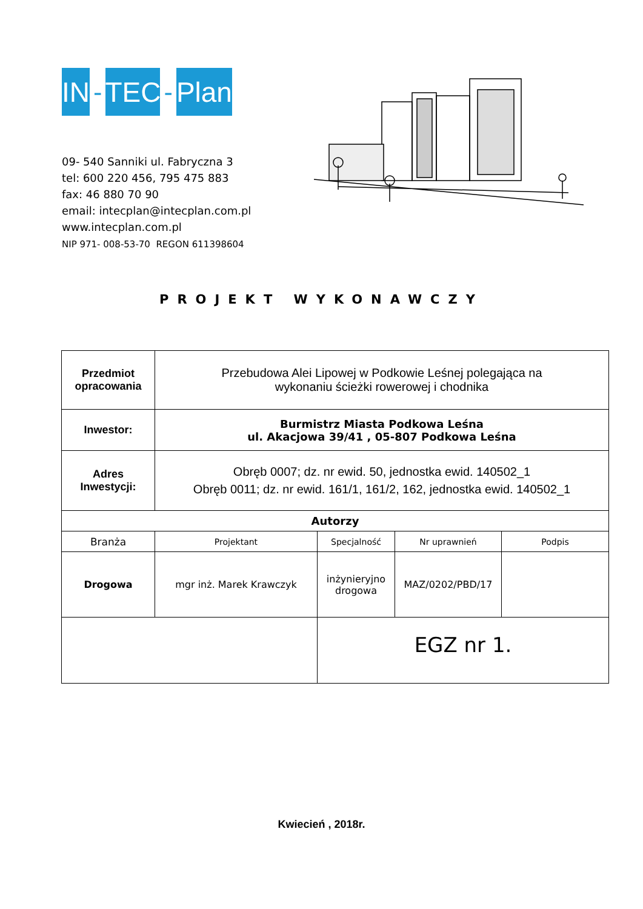IN
-
TEC
-
Plan
09- 540 Sanniki ul. Fabryczna 3
tel: 600 220 456, 795 475 883
fax: 46 880 70 90
email: intecplan@intecplan.com.pl
www.intecplan.com.pl
NIP 971- 008-53-70 REGON 611398604
PROJEKT WYKONAWCZY
| Przedmiot opracowania | Przebudowa Alei Lipowej w Podkowie Leśnej polegająca na wykonaniu ścieżki rowerowej i chodnika | | | |
| Inwestor: | Burmistrz Miasta Podkowa Leśna ul. Akacjowa 39/41 , 05-807 Podkowa Leśna | | | |
| Adres Inwestycji: | Obręb 0007; dz. nr ewid. 50, jednostka ewid. 140502_1 Obręb 0011; dz. nr ewid. 161/1, 161/2, 162, jednostka ewid. 140502_1 | | | |
| Autorzy | | | | |
| Branża | Projektant | Specjalność | Nr uprawnień | Podpis |
| Drogowa | mgr inż. Marek Krawczyk | inżynieryjno drogowa | MAZ/0202/PBD/17 | |
| | | EGZ nr 1. | | |
Kwiecień , 2018r.